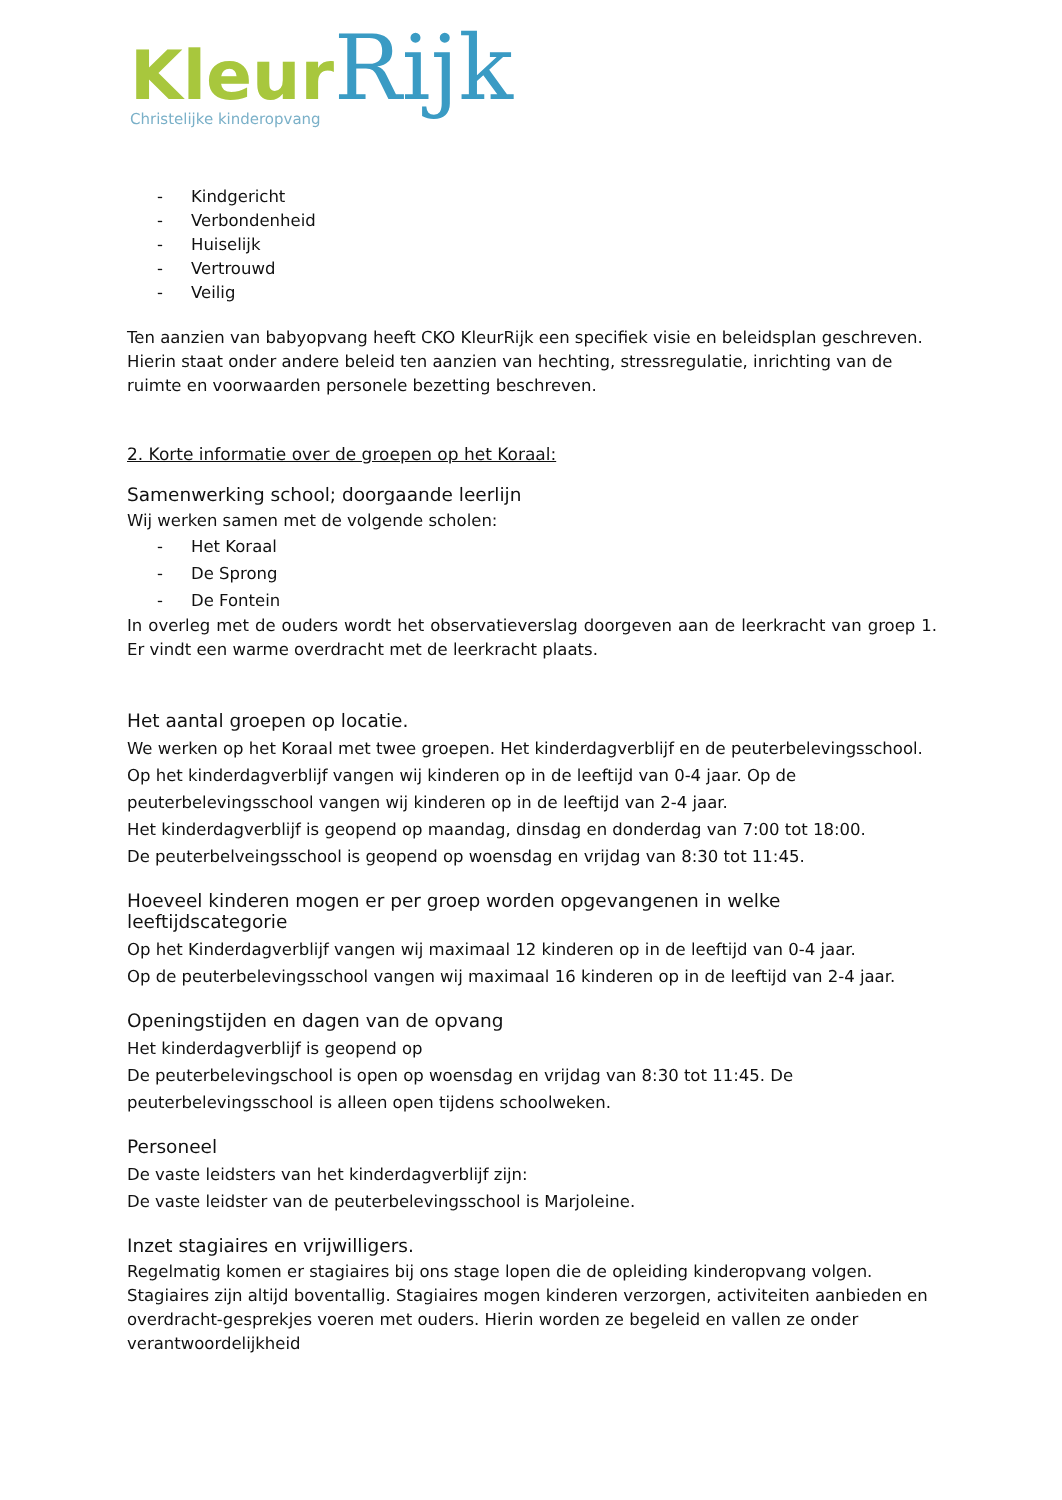Kleur Rijk
Christelijke kinderopvang
- Kindgericht
- Verbondenheid
- Huiselijk
- Vertrouwd
- Veilig
Ten aanzien van babyopvang heeft CKO KleurRijk een specifiek visie en beleidsplan geschreven. Hierin staat onder andere beleid ten aanzien van hechting, stressregulatie, inrichting van de ruimte en voorwaarden personele bezetting beschreven.
2. Korte informatie over de groepen op het Koraal:
Samenwerking school; doorgaande leerlijn
Wij werken samen met de volgende scholen:
- Het Koraal
- De Sprong
- De Fontein
In overleg met de ouders wordt het observatieverslag doorgeven aan de leerkracht van groep 1. Er vindt een warme overdracht met de leerkracht plaats.
Het aantal groepen op locatie.
We werken op het Koraal met twee groepen. Het kinderdagverblijf en de peuterbelevingsschool. Op het kinderdagverblijf vangen wij kinderen op in de leeftijd van 0-4 jaar. Op de peuterbelevingsschool vangen wij kinderen op in de leeftijd van 2-4 jaar.
Het kinderdagverblijf is geopend op maandag, dinsdag en donderdag van 7:00 tot 18:00.
De peuterbelveingsschool is geopend op woensdag en vrijdag van 8:30 tot 11:45.
Hoeveel kinderen mogen er per groep worden opgevangenen in welke leeftijdscategorie
Op het Kinderdagverblijf vangen wij maximaal 12 kinderen op in de leeftijd van 0-4 jaar.
Op de peuterbelevingsschool vangen wij maximaal 16 kinderen op in de leeftijd van 2-4 jaar.
Openingstijden en dagen van de opvang
Het kinderdagverblijf is geopend op
De peuterbelevingschool is open op woensdag en vrijdag van 8:30 tot 11:45. De peuterbelevingsschool is alleen open tijdens schoolweken.
Personeel
De vaste leidsters van het kinderdagverblijf zijn:
De vaste leidster van de peuterbelevingsschool is Marjoleine.
Inzet stagiaires en vrijwilligers.
Regelmatig komen er stagiaires bij ons stage lopen die de opleiding kinderopvang volgen. Stagiaires zijn altijd boventallig. Stagiaires mogen kinderen verzorgen, activiteiten aanbieden en overdracht-gesprekjes voeren met ouders. Hierin worden ze begeleid en vallen ze onder verantwoordelijkheid